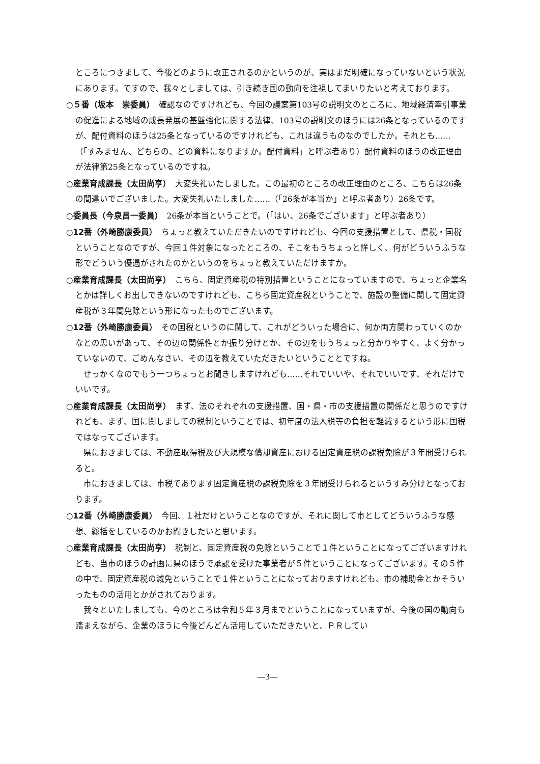ところにつきまして、今後どのように改正されるのかというのが、実はまだ明確になっていないという状況にあります。ですので、我々としましては、引き続き国の動向を注視してまいりたいと考えております。
○５番（坂本　崇委員）　確認なのですけれども、今回の議案第103号の説明文のところに、地域経済牽引事業の促進による地域の成長発展の基盤強化に関する法律、103号の説明文のほうには26条となっているのですが、配付資料のほうは25条となっているのですけれども、これは違うものなのでしたか。それとも……（「すみません、どちらの、どの資料になりますか。配付資料」と呼ぶ者あり）配付資料のほうの改正理由が法律第25条となっているのですね。
○産業育成課長（太田尚亨）　大変失礼いたしました。この最初のところの改正理由のところ、こちらは26条の間違いでございました。大変失礼いたしました……（「26条が本当か」と呼ぶ者あり）26条です。
○委員長（今泉昌一委員）　26条が本当ということで。（「はい、26条でございます」と呼ぶ者あり）
○12番（外崎勝康委員）　ちょっと教えていただきたいのですけれども、今回の支援措置として、県税・国税ということなのですが、今回１件対象になったところの、そこをもうちょっと詳しく、何がどういうふうな形でどういう優遇がされたのかというのをちょっと教えていただけますか。
○産業育成課長（太田尚亨）　こちら、固定資産税の特別措置ということになっていますので、ちょっと企業名とかは詳しくお出しできないのですけれども、こちら固定資産税ということで、施設の整備に関して固定資産税が３年間免除という形になったものでございます。
○12番（外崎勝康委員）　その国税というのに関して、これがどういった場合に、何か両方関わっていくのかなとの思いがあって、その辺の関係性とか振り分けとか、その辺をもうちょっと分かりやすく、よく分かっていないので、ごめんなさい、その辺を教えていただきたいということとですね。
せっかくなのでもう一つちょっとお聞きしますけれども……それでいいや、それでいいです、それだけでいいです。
○産業育成課長（太田尚亨）　まず、法のそれぞれの支援措置、国・県・市の支援措置の関係だと思うのですけれども、まず、国に関しましての税制ということでは、初年度の法人税等の負担を軽減するという形に国税ではなってございます。
県におきましては、不動産取得税及び大規模な償却資産における固定資産税の課税免除が３年間受けられると。
市におきましては、市税であります固定資産税の課税免除を３年間受けられるというすみ分けとなっております。
○12番（外崎勝康委員）　今回、１社だけということなのですが、それに関して市としてどういうふうな感想、総括をしているのかお聞きしたいと思います。
○産業育成課長（太田尚亨）　税制と、固定資産税の免除ということで１件ということになってございますけれども、当市のほうの計画に県のほうで承認を受けた事業者が５件ということになってございます。その５件の中で、固定資産税の減免ということで１件ということになっておりますけれども、市の補助金とかそういったものの活用とかがされております。
我々といたしましても、今のところは令和５年３月までということになっていますが、今後の国の動向も踏まえながら、企業のほうに今後どんどん活用していただきたいと、ＰＲしてい
―3―